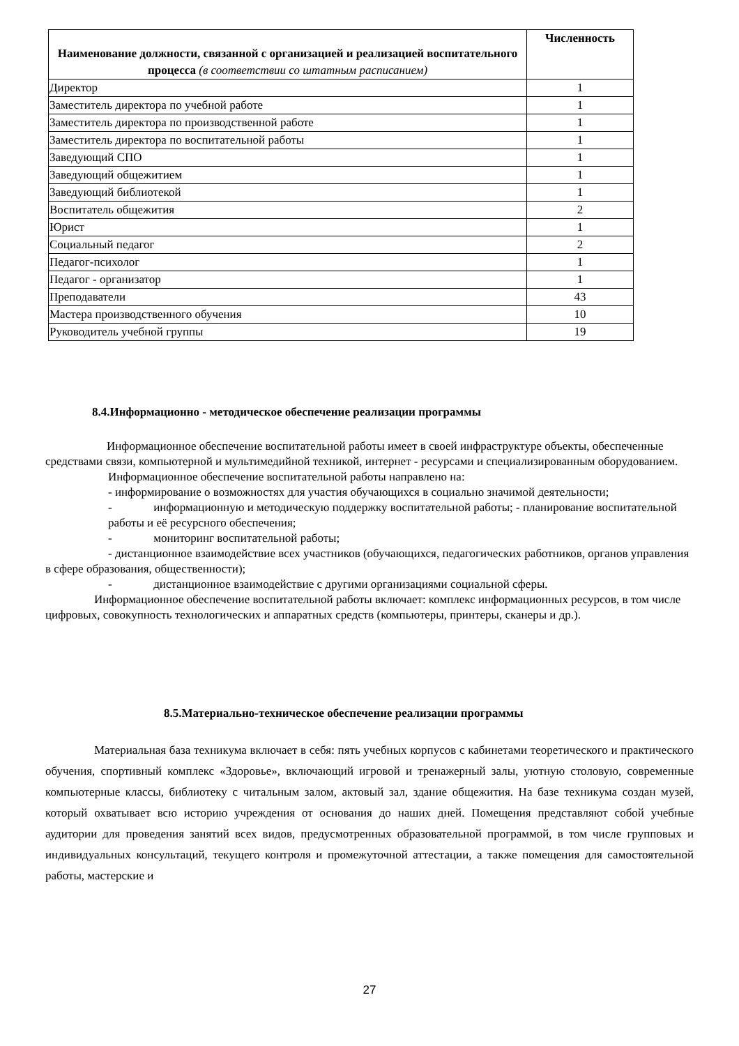| Наименование должности, связанной с организацией и реализацией воспитательного процесса (в соответствии со штатным расписанием) | Численность |
| --- | --- |
| Директор | 1 |
| Заместитель директора по учебной работе | 1 |
| Заместитель директора по производственной работе | 1 |
| Заместитель директора по воспитательной работы | 1 |
| Заведующий СПО | 1 |
| Заведующий общежитием | 1 |
| Заведующий библиотекой | 1 |
| Воспитатель общежития | 2 |
| Юрист | 1 |
| Социальный педагог | 2 |
| Педагог-психолог | 1 |
| Педагог - организатор | 1 |
| Преподаватели | 43 |
| Мастера производственного обучения | 10 |
| Руководитель учебной группы | 19 |
8.4.Информационно - методическое обеспечение реализации программы
Информационное обеспечение воспитательной работы имеет в своей инфраструктуре объекты, обеспеченные средствами связи, компьютерной и мультимедийной техникой, интернет - ресурсами и специализированным оборудованием.
Информационное обеспечение воспитательной работы направлено на:
- информирование о возможностях для участия обучающихся в социально значимой деятельности;
- информационную и методическую поддержку воспитательной работы; - планирование воспитательной работы и её ресурсного обеспечения;
- мониторинг воспитательной работы;
- дистанционное взаимодействие всех участников (обучающихся, педагогических работников, органов управления в сфере образования, общественности);
- дистанционное взаимодействие с другими организациями социальной сферы.
Информационное обеспечение воспитательной работы включает: комплекс информационных ресурсов, в том числе цифровых, совокупность технологических и аппаратных средств (компьютеры, принтеры, сканеры и др.).
8.5.Материально-техническое обеспечение реализации программы
Материальная база техникума включает в себя: пять учебных корпусов с кабинетами теоретического и практического обучения, спортивный комплекс «Здоровье», включающий игровой и тренажерный залы, уютную столовую, современные компьютерные классы, библиотеку с читальным залом, актовый зал, здание общежития. На базе техникума создан музей, который охватывает всю историю учреждения от основания до наших дней. Помещения представляют собой учебные аудитории для проведения занятий всех видов, предусмотренных образовательной программой, в том числе групповых и индивидуальных консультаций, текущего контроля и промежуточной аттестации, а также помещения для самостоятельной работы, мастерские и
27